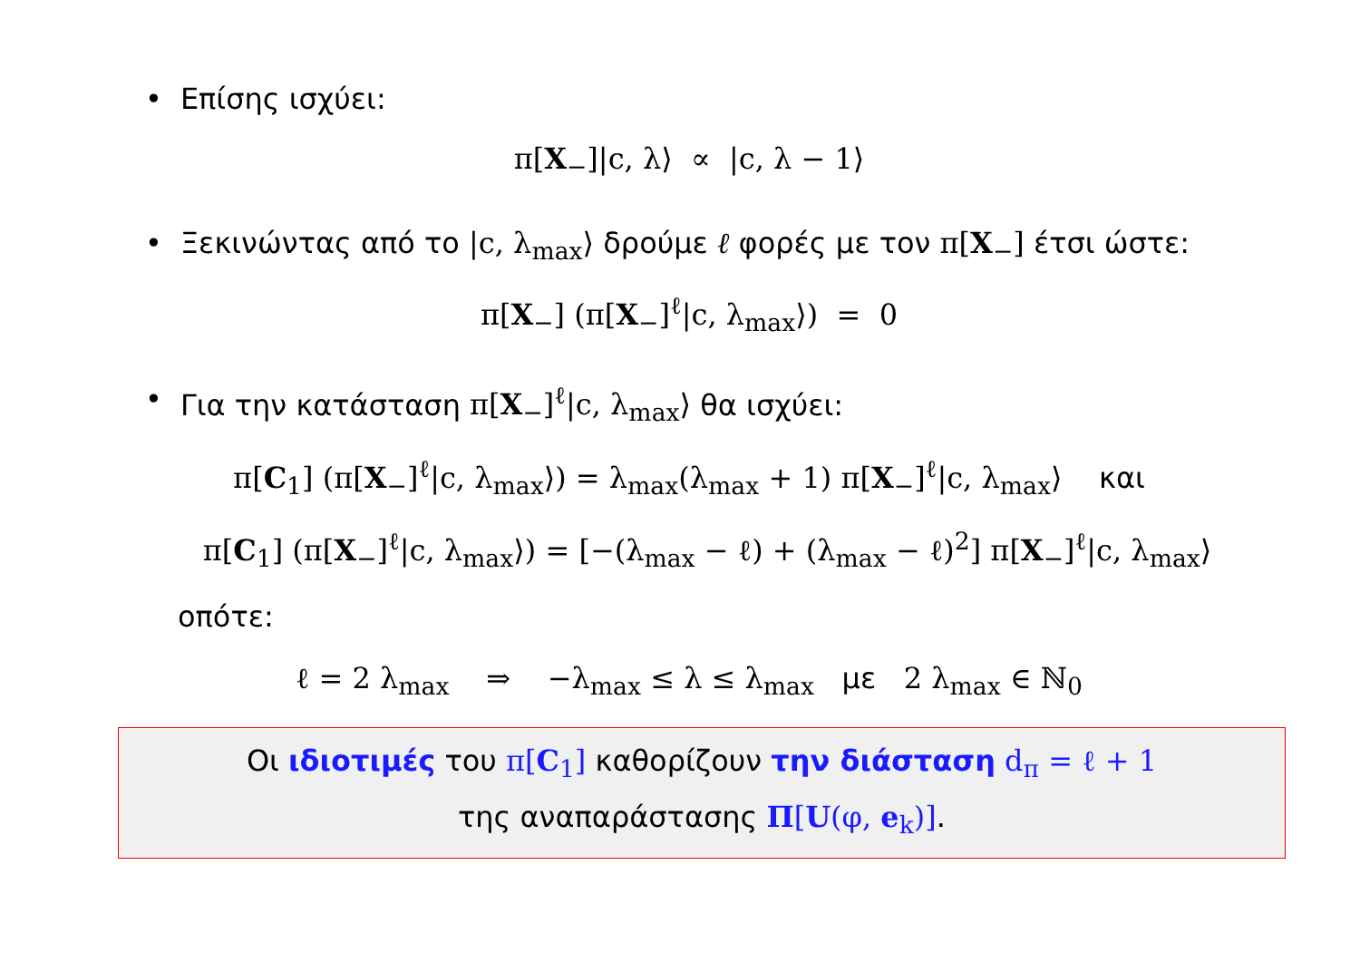• Επίσης ισχύει:
π[X<sub>−</sub>]|c, λ⟩ ∝ |c, λ − 1⟩
• Ξεκινώντας από το |c, λ<sub>max</sub>⟩ δρούμε ℓ φορές με τον π[X<sub>−</sub>] έτσι ώστε:
π[X<sub>−</sub>] (π[X<sub>−</sub>]<sup>ℓ</sup>|c, λ<sub>max</sub>⟩) = 0
• Για την κατάσταση π[X<sub>−</sub>]<sup>ℓ</sup>|c, λ<sub>max</sub>⟩ θα ισχύει:
π[C<sub>1</sub>] (π[X<sub>−</sub>]<sup>ℓ</sup>|c, λ<sub>max</sub>⟩) = λ<sub>max</sub>(λ<sub>max</sub> + 1) π[X<sub>−</sub>]<sup>ℓ</sup>|c, λ<sub>max</sub>⟩ και
π[C<sub>1</sub>] (π[X<sub>−</sub>]<sup>ℓ</sup>|c, λ<sub>max</sub>⟩) = [−(λ<sub>max</sub> − ℓ) + (λ<sub>max</sub> − ℓ)<sup>2</sup>] π[X<sub>−</sub>]<sup>ℓ</sup>|c, λ<sub>max</sub>⟩
οπότε:
ℓ = 2 λ<sub>max</sub> ⇒ −λ<sub>max</sub> ≤ λ ≤ λ<sub>max</sub> με 2 λ<sub>max</sub> ∈ ℕ<sub>0</sub>
Οι ιδιοτιμές του π[C<sub>1</sub>] καθορίζουν την διάσταση d<sub>π</sub> = ℓ + 1
της αναπαράστασης Π[U(φ, e<sub>k</sub>)].